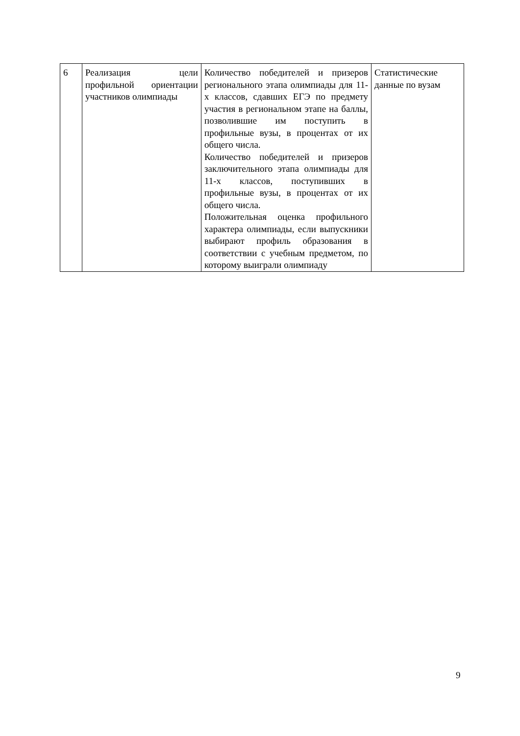| 6 | Реализация цели профильной ориентации участников олимпиады | Количество победителей и призеров регионального этапа олимпиады для 11-х классов, сдавших ЕГЭ по предмету участия в региональном этапе на баллы, позволившие им поступить в профильные вузы, в процентах от их общего числа. Количество победителей и призеров заключительного этапа олимпиады для 11-х классов, поступивших в профильные вузы, в процентах от их общего числа. Положительная оценка профильного характера олимпиады, если выпускники выбирают профиль образования в соответствии с учебным предметом, по которому выиграли олимпиаду | Статистические данные по вузам |
9